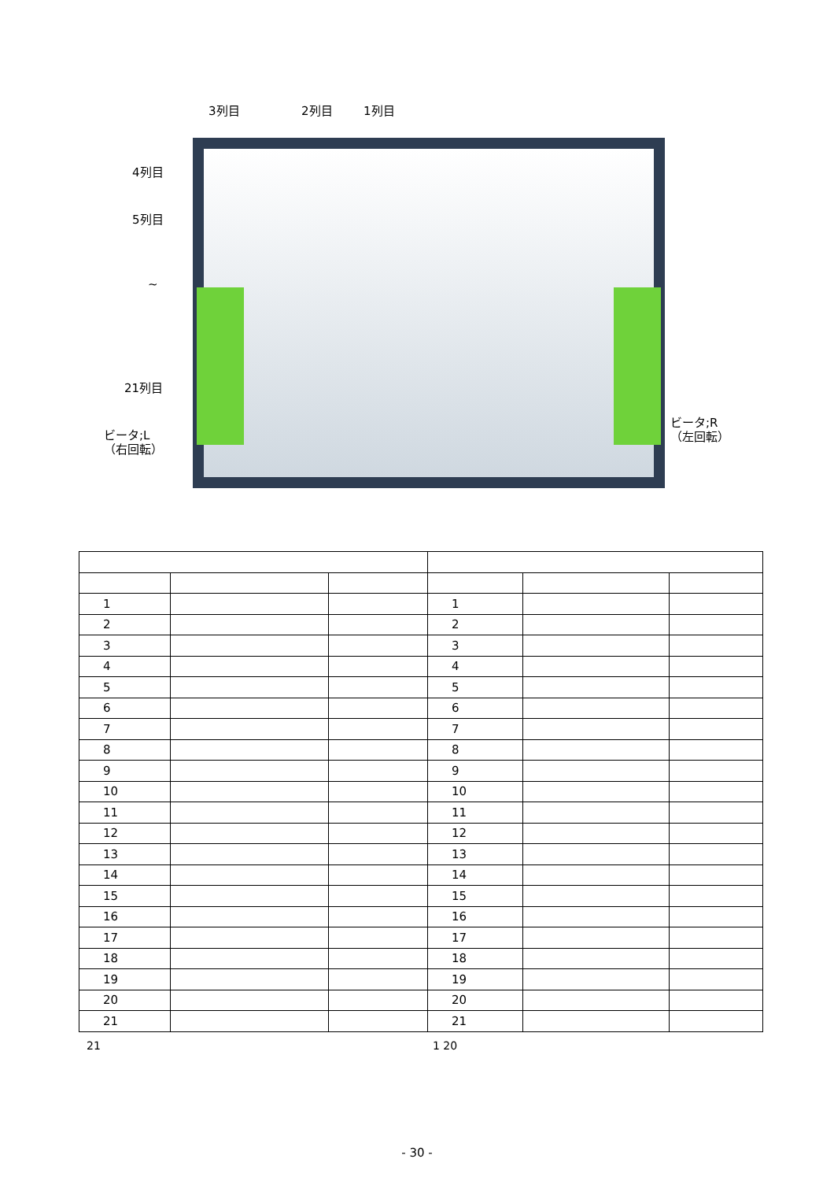3列目 2列目 1列目
4列目
5列目
~
21列目
ビータ;L
（右回転）
ビータ;R
（左回転）
| 1 | | | 1 | | |
| 2 | | | 2 | | |
| 3 | | | 3 | | |
| 4 | | | 4 | | |
| 5 | | | 5 | | |
| 6 | | | 6 | | |
| 7 | | | 7 | | |
| 8 | | | 8 | | |
| 9 | | | 9 | | |
| 10 | | | 10 | | |
| 11 | | | 11 | | |
| 12 | | | 12 | | |
| 13 | | | 13 | | |
| 14 | | | 14 | | |
| 15 | | | 15 | | |
| 16 | | | 16 | | |
| 17 | | | 17 | | |
| 18 | | | 18 | | |
| 19 | | | 19 | | |
| 20 | | | 20 | | |
| 21 | | | 21 | | |
21 1 20
- 30 -